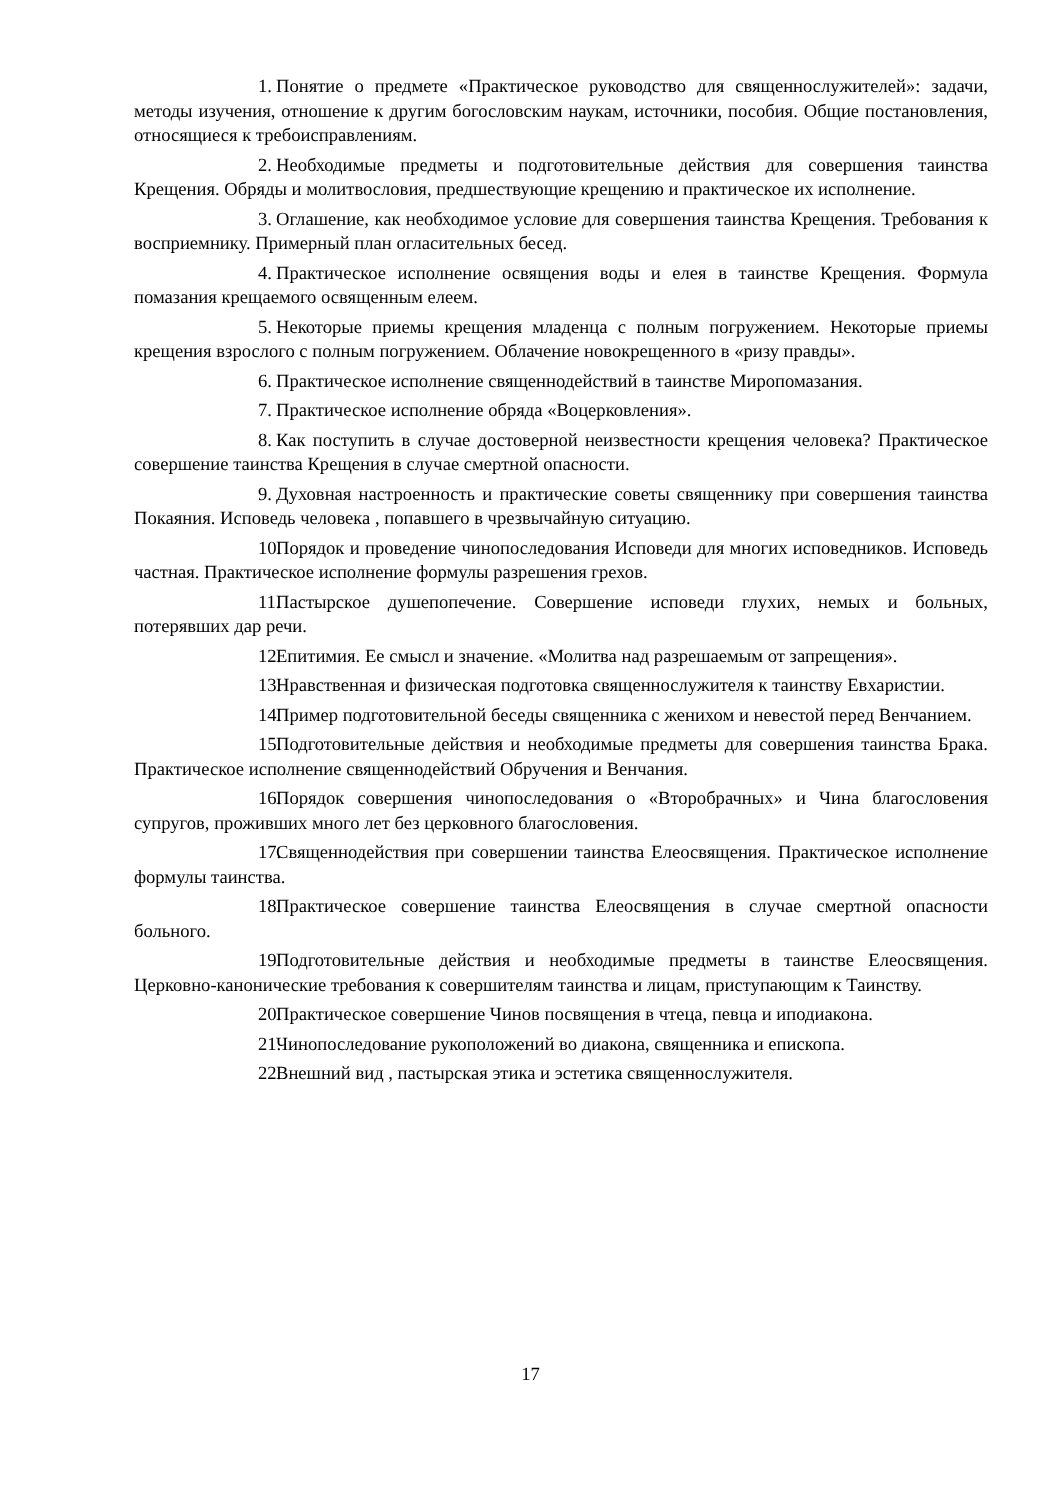1. Понятие о предмете «Практическое руководство для священнослужителей»: задачи, методы изучения, отношение к другим богословским наукам, источники, пособия. Общие постановления, относящиеся к требоисправлениям.
2. Необходимые предметы и подготовительные действия для совершения таинства Крещения. Обряды и молитвословия, предшествующие крещению и практическое их исполнение.
3. Оглашение, как необходимое условие для совершения таинства Крещения. Требования к восприемнику. Примерный план огласительных бесед.
4. Практическое исполнение освящения воды и елея в таинстве Крещения. Формула помазания крещаемого освященным елеем.
5. Некоторые приемы крещения младенца с полным погружением. Некоторые приемы крещения взрослого с полным погружением. Облачение новокрещенного в «ризу правды».
6. Практическое исполнение священнодействий в таинстве Миропомазания.
7. Практическое исполнение обряда «Воцерковления».
8. Как поступить в случае достоверной неизвестности крещения человека? Практическое совершение таинства Крещения в случае смертной опасности.
9. Духовная настроенность и практические советы священнику при совершения таинства Покаяния. Исповедь человека , попавшего в чрезвычайную ситуацию.
10. Порядок и проведение чинопоследования Исповеди для многих исповедников. Исповедь частная. Практическое исполнение формулы разрешения грехов.
11. Пастырское душепопечение. Совершение исповеди глухих, немых и больных, потерявших дар речи.
12. Епитимия. Ее смысл и значение. «Молитва над разрешаемым от запрещения».
13. Нравственная и физическая подготовка священнослужителя к таинству Евхаристии.
14. Пример подготовительной беседы священника с женихом и невестой перед Венчанием.
15. Подготовительные действия и необходимые предметы для совершения таинства Брака. Практическое исполнение священнодействий Обручения и Венчания.
16. Порядок совершения чинопоследования о «Второбрачных» и Чина благословения супругов, проживших много лет без церковного благословения.
17. Священнодействия при совершении таинства Елеосвящения. Практическое исполнение формулы таинства.
18. Практическое совершение таинства Елеосвящения в случае смертной опасности больного.
19. Подготовительные действия и необходимые предметы в таинстве Елеосвящения. Церковно-канонические требования к совершителям таинства и лицам, приступающим к Таинству.
20. Практическое совершение Чинов посвящения в чтеца, певца и иподиакона.
21. Чинопоследование рукоположений во диакона, священника и епископа.
22. Внешний вид , пастырская этика и эстетика священнослужителя.
17